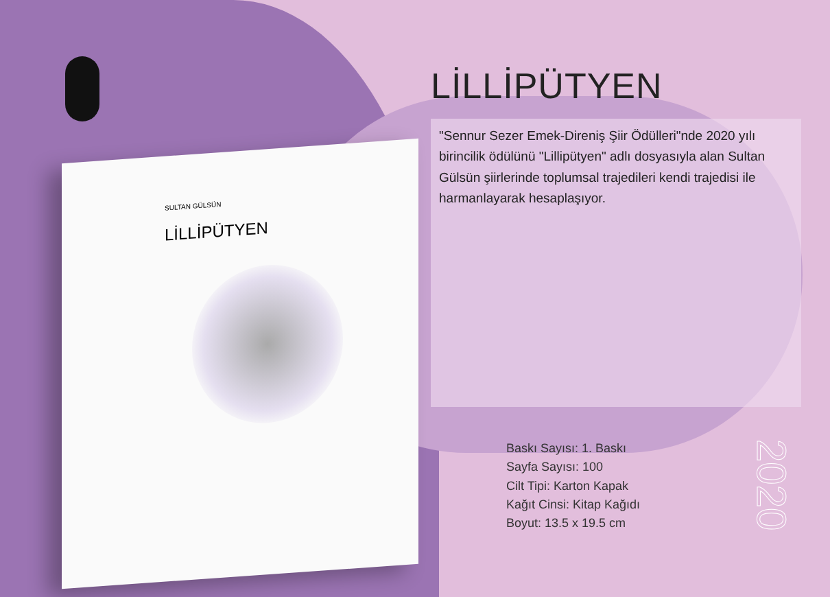SULTAN GÜLSÜN
LİLLİPÜTYEN
LİLLİPÜTYEN
"Sennur Sezer Emek-Direniş Şiir Ödülleri"nde 2020 yılı birincilik ödülünü "Lillipütyen" adlı dosyasıyla alan Sultan Gülsün şiirlerinde toplumsal trajedileri kendi trajedisi ile harmanlayarak hesaplaşıyor.
Baskı Sayısı: 1. Baskı
Sayfa Sayısı: 100
Cilt Tipi: Karton Kapak
Kağıt Cinsi: Kitap Kağıdı
Boyut: 13.5 x 19.5 cm
2020